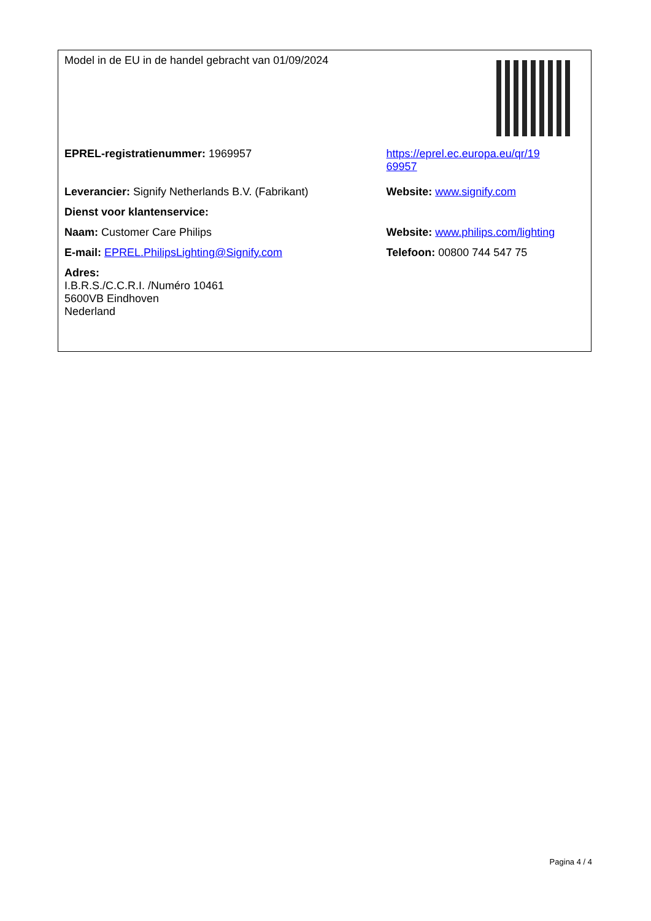| Model in de EU in de handel gebracht van 01/09/2024 | |
| EPREL-registratienummer: 1969957 | https://eprel.ec.europa.eu/qr/19 69957 |
| Leverancier: Signify Netherlands B.V. (Fabrikant) | Website: www.signify.com |
| Dienst voor klantenservice: | |
| Naam: Customer Care Philips | Website: www.philips.com/lighting |
| E-mail: EPREL.PhilipsLighting@Signify.com | Telefoon: 00800 744 547 75 |
| Adres: I.B.R.S./C.C.R.I. /Numéro 10461 5600VB Eindhoven Nederland | |
Pagina 4 / 4